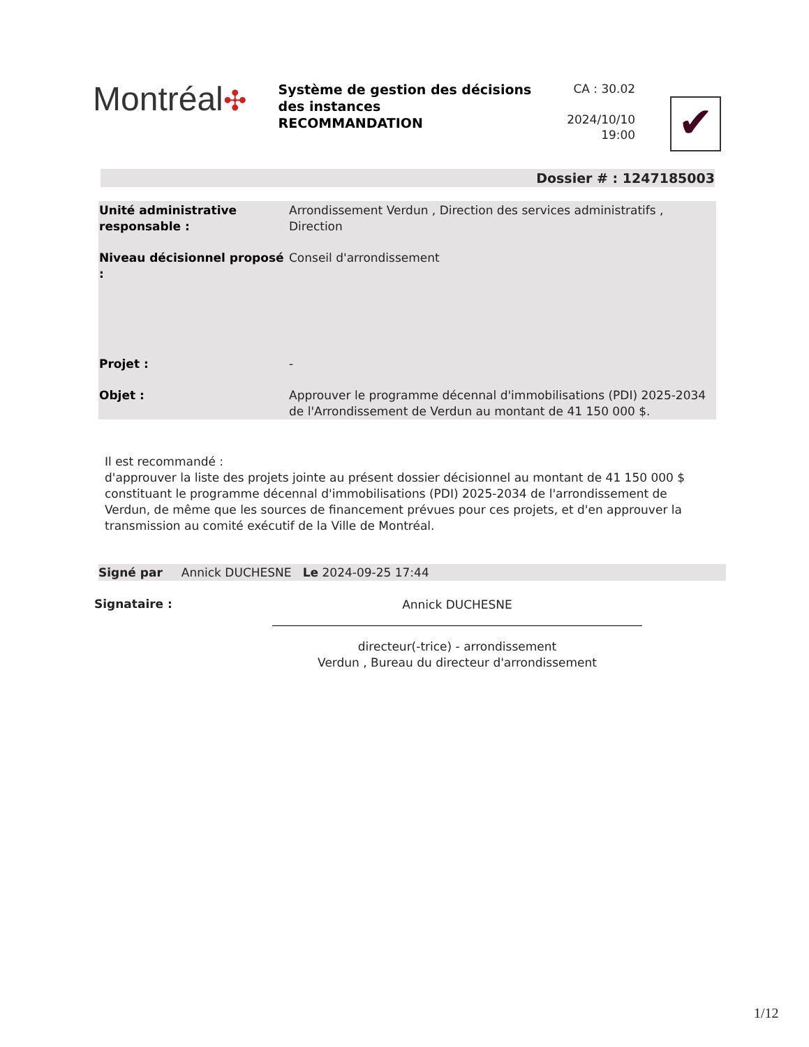Montréal✣
Système de gestion des décisions des instances
RECOMMANDATION
CA : 30.02
2024/10/10
19:00
✔
Dossier # : 1247185003
| Unité administrative responsable : | Arrondissement Verdun , Direction des services administratifs , Direction |
| Niveau décisionnel proposé : | Conseil d'arrondissement |
| Projet : | - |
| Objet : | Approuver le programme décennal d'immobilisations (PDI) 2025-2034 de l'Arrondissement de Verdun au montant de 41 150 000 $. |
Il est recommandé :
d'approuver la liste des projets jointe au présent dossier décisionnel au montant de 41 150 000 $ constituant le programme décennal d'immobilisations (PDI) 2025-2034 de l'arrondissement de Verdun, de même que les sources de financement prévues pour ces projets, et d'en approuver la transmission au comité exécutif de la Ville de Montréal.
Signé par Annick DUCHESNE Le 2024-09-25 17:44
Signataire :
Annick DUCHESNE
directeur(-trice) - arrondissement
Verdun , Bureau du directeur d'arrondissement
1/12